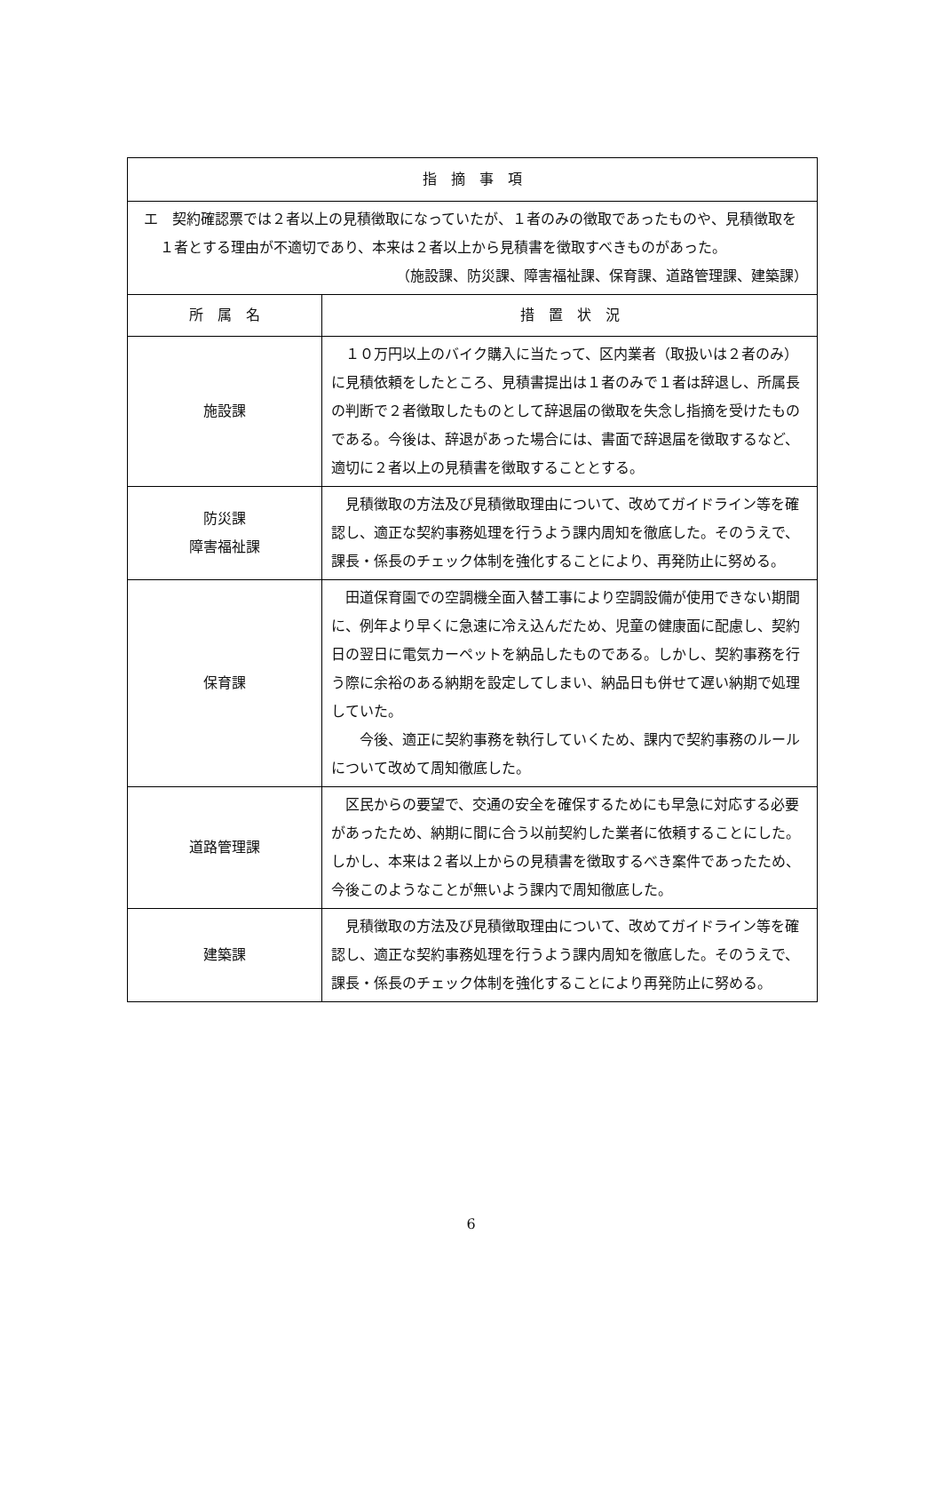| 指 摘 事 項 | |
| --- | --- |
| エ 契約確認票では２者以上の見積徴取になっていたが、１者のみの徴取であったものや、見積徴取を１者とする理由が不適切であり、本来は２者以上から見積書を徴取すべきものがあった。 （施設課、防災課、障害福祉課、保育課、道路管理課、建築課） | |
| 所 属 名 | 措 置 状 況 |
| 施設課 | １０万円以上のバイク購入に当たって、区内業者（取扱いは２者のみ）に見積依頼をしたところ、見積書提出は１者のみで１者は辞退し、所属長の判断で２者徴取したものとして辞退届の徴取を失念し指摘を受けたものである。今後は、辞退があった場合には、書面で辞退届を徴取するなど、適切に２者以上の見積書を徴取することとする。 |
| 防災課 障害福祉課 | 見積徴取の方法及び見積徴取理由について、改めてガイドライン等を確認し、適正な契約事務処理を行うよう課内周知を徹底した。そのうえで、課長・係長のチェック体制を強化することにより、再発防止に努める。 |
| 保育課 | 田道保育園での空調機全面入替工事により空調設備が使用できない期間に、例年より早くに急速に冷え込んだため、児童の健康面に配慮し、契約日の翌日に電気カーペットを納品したものである。しかし、契約事務を行う際に余裕のある納期を設定してしまい、納品日も併せて遅い納期で処理していた。 今後、適正に契約事務を執行していくため、課内で契約事務のルールについて改めて周知徹底した。 |
| 道路管理課 | 区民からの要望で、交通の安全を確保するためにも早急に対応する必要があったため、納期に間に合う以前契約した業者に依頼することにした。しかし、本来は２者以上からの見積書を徴取するべき案件であったため、今後このようなことが無いよう課内で周知徹底した。 |
| 建築課 | 見積徴取の方法及び見積徴取理由について、改めてガイドライン等を確認し、適正な契約事務処理を行うよう課内周知を徹底した。そのうえで、課長・係長のチェック体制を強化することにより再発防止に努める。 |
6